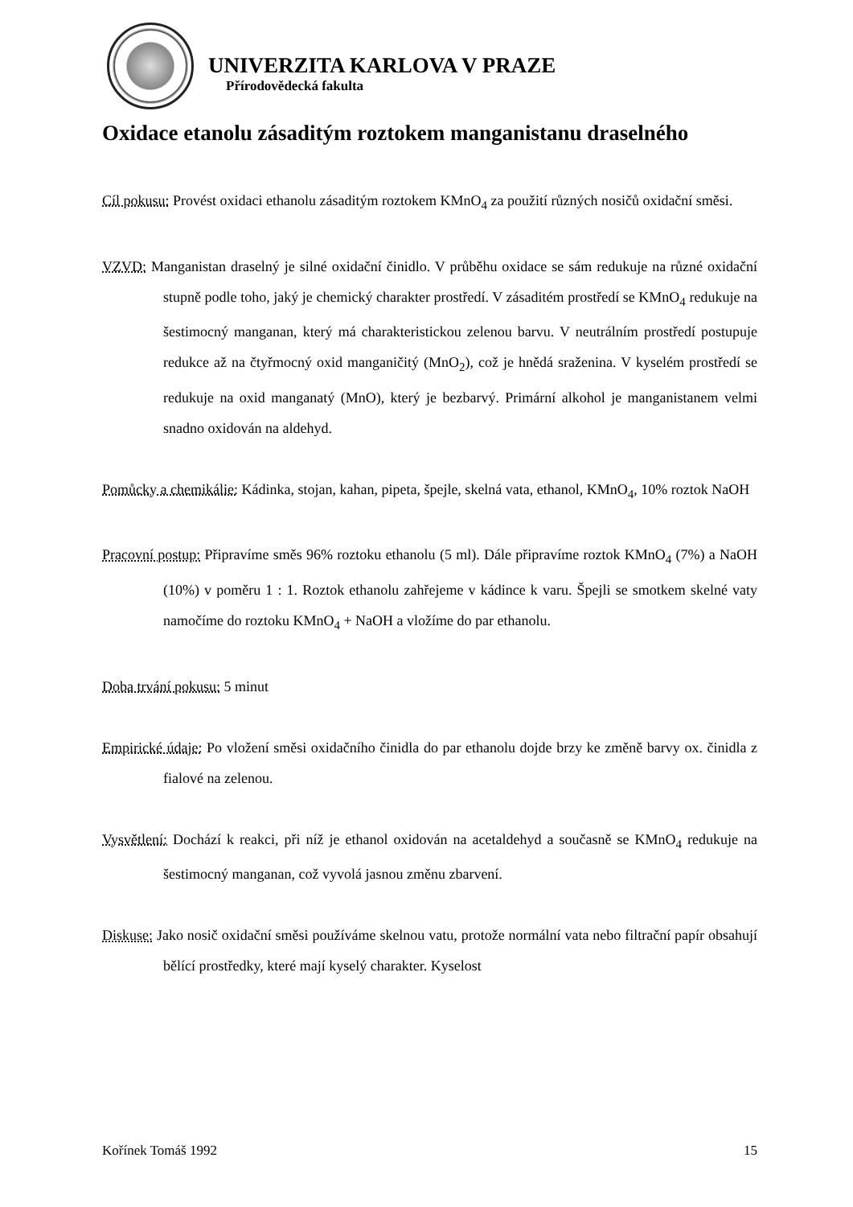UNIVERZITA KARLOVA V PRAZE
Přírodovědecká fakulta
Oxidace etanolu zásaditým roztokem manganistanu draselného
Cíl pokusu: Provést oxidaci ethanolu zásaditým roztokem KMnO<sub>4</sub> za použití různých nosičů oxidační směsi.
VZVD: Manganistan draselný je silné oxidační činidlo. V průběhu oxidace se sám redukuje na různé oxidační stupně podle toho, jaký je chemický charakter prostředí. V zásaditém prostředí se KMnO<sub>4</sub> redukuje na šestimocný manganan, který má charakteristickou zelenou barvu. V neutrálním prostředí postupuje redukce až na čtyřmocný oxid manganičitý (MnO<sub>2</sub>), což je hnědá sraženina. V kyselém prostředí se redukuje na oxid manganatý (MnO), který je bezbarvý. Primární alkohol je manganistanem velmi snadno oxidován na aldehyd.
Pomůcky a chemikálie: Kádinka, stojan, kahan, pipeta, špejle, skelná vata, ethanol, KMnO<sub>4</sub>, 10% roztok NaOH
Pracovní postup: Připravíme směs 96% roztoku ethanolu (5 ml). Dále připravíme roztok KMnO<sub>4</sub> (7%) a NaOH (10%) v poměru 1 : 1. Roztok ethanolu zahřejeme v kádince k varu. Špejli se smotkem skelné vaty namočíme do roztoku KMnO<sub>4</sub> + NaOH a vložíme do par ethanolu.
Doba trvání pokusu: 5 minut
Empirické údaje: Po vložení směsi oxidačního činidla do par ethanolu dojde brzy ke změně barvy ox. činidla z fialové na zelenou.
Vysvětlení: Dochází k reakci, při níž je ethanol oxidován na acetaldehyd a současně se KMnO<sub>4</sub> redukuje na šestimocný manganan, což vyvolá jasnou změnu zbarvení.
Diskuse: Jako nosič oxidační směsi používáme skelnou vatu, protože normální vata nebo filtrační papír obsahují bělící prostředky, které mají kyselý charakter. Kyselost
Kořínek Tomáš 1992 15